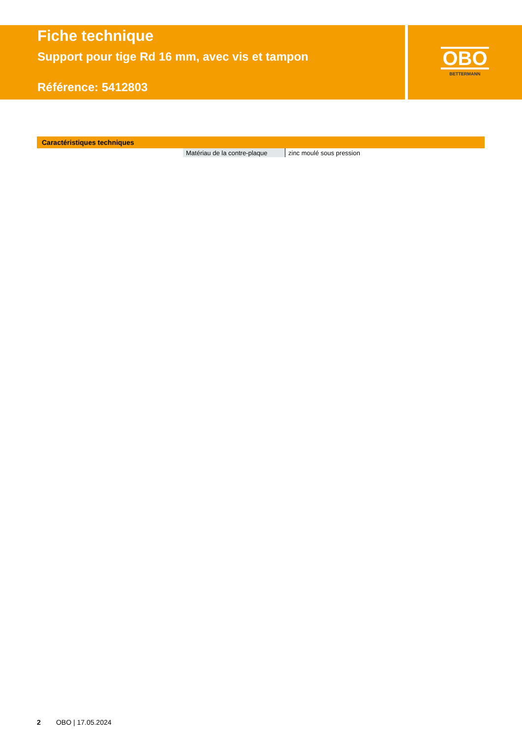Fiche technique
Support pour tige Rd 16 mm, avec vis et tampon
Référence: 5412803
OBO
BETTERMANN
Caractéristiques techniques
| Matériau de la contre-plaque | zinc moulé sous pression |
2 OBO | 17.05.2024